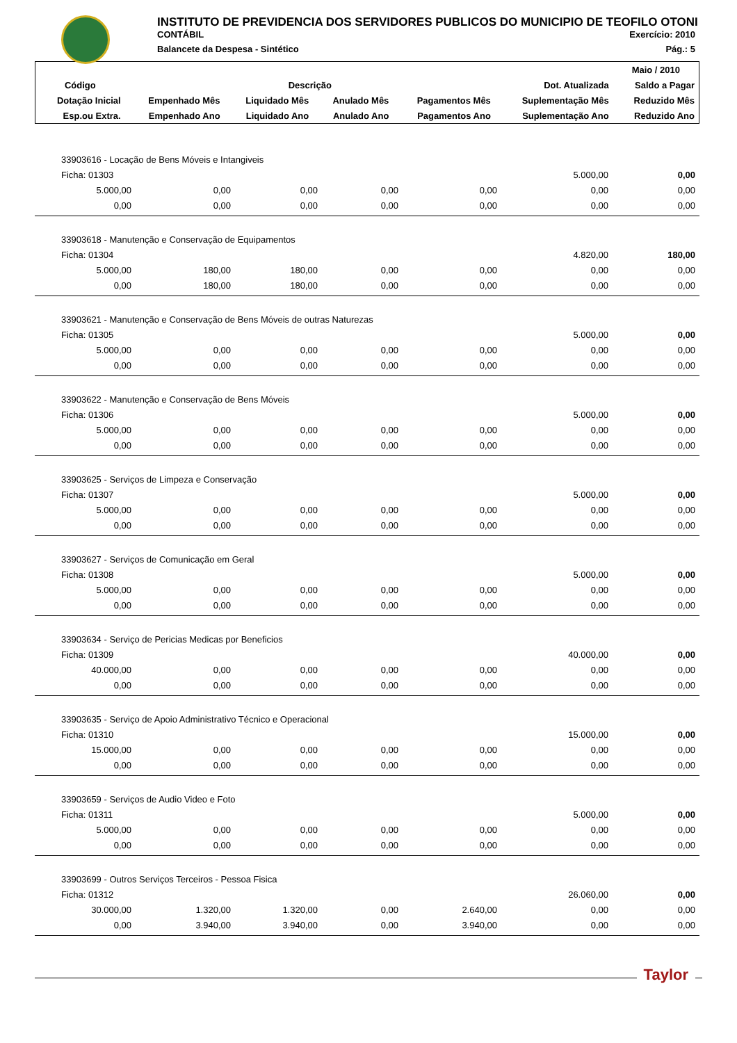INSTITUTO DE PREVIDENCIA DOS SERVIDORES PUBLICOS DO MUNICIPIO DE TEOFILO OTONI
CONTÁBIL Exercício: 2010
Balancete da Despesa - Sintético Pág.: 5
| | | | | | | Maio / 2010 |
| --- | --- | --- | --- | --- | --- | --- |
| Código | Descrição | | | | Dot. Atualizada | Saldo a Pagar |
| Dotação Inicial | Empenhado Mês | Liquidado Mês | Anulado Mês | Pagamentos Mês | Suplementação Mês | Reduzido Mês |
| Esp.ou Extra. | Empenhado Ano | Liquidado Ano | Anulado Ano | Pagamentos Ano | Suplementação Ano | Reduzido Ano |
| 33903616 - Locação de Bens Móveis e Intangiveis | | | | | | |
| Ficha: 01303 | | | | | 5.000,00 | 0,00 |
| 5.000,00 | 0,00 | 0,00 | 0,00 | 0,00 | 0,00 | 0,00 |
| 0,00 | 0,00 | 0,00 | 0,00 | 0,00 | 0,00 | 0,00 |
| 33903618 - Manutenção e Conservação de Equipamentos | | | | | | |
| Ficha: 01304 | | | | | 4.820,00 | 180,00 |
| 5.000,00 | 180,00 | 180,00 | 0,00 | 0,00 | 0,00 | 0,00 |
| 0,00 | 180,00 | 180,00 | 0,00 | 0,00 | 0,00 | 0,00 |
| 33903621 - Manutenção e Conservação de Bens Móveis de outras Naturezas | | | | | | |
| Ficha: 01305 | | | | | 5.000,00 | 0,00 |
| 5.000,00 | 0,00 | 0,00 | 0,00 | 0,00 | 0,00 | 0,00 |
| 0,00 | 0,00 | 0,00 | 0,00 | 0,00 | 0,00 | 0,00 |
| 33903622 - Manutenção e Conservação de Bens Móveis | | | | | | |
| Ficha: 01306 | | | | | 5.000,00 | 0,00 |
| 5.000,00 | 0,00 | 0,00 | 0,00 | 0,00 | 0,00 | 0,00 |
| 0,00 | 0,00 | 0,00 | 0,00 | 0,00 | 0,00 | 0,00 |
| 33903625 - Serviços de Limpeza e Conservação | | | | | | |
| Ficha: 01307 | | | | | 5.000,00 | 0,00 |
| 5.000,00 | 0,00 | 0,00 | 0,00 | 0,00 | 0,00 | 0,00 |
| 0,00 | 0,00 | 0,00 | 0,00 | 0,00 | 0,00 | 0,00 |
| 33903627 - Serviços de Comunicação em Geral | | | | | | |
| Ficha: 01308 | | | | | 5.000,00 | 0,00 |
| 5.000,00 | 0,00 | 0,00 | 0,00 | 0,00 | 0,00 | 0,00 |
| 0,00 | 0,00 | 0,00 | 0,00 | 0,00 | 0,00 | 0,00 |
| 33903634 - Serviço de Pericias Medicas por Beneficios | | | | | | |
| Ficha: 01309 | | | | | 40.000,00 | 0,00 |
| 40.000,00 | 0,00 | 0,00 | 0,00 | 0,00 | 0,00 | 0,00 |
| 0,00 | 0,00 | 0,00 | 0,00 | 0,00 | 0,00 | 0,00 |
| 33903635 - Serviço de Apoio Administrativo Técnico e Operacional | | | | | | |
| Ficha: 01310 | | | | | 15.000,00 | 0,00 |
| 15.000,00 | 0,00 | 0,00 | 0,00 | 0,00 | 0,00 | 0,00 |
| 0,00 | 0,00 | 0,00 | 0,00 | 0,00 | 0,00 | 0,00 |
| 33903659 - Serviços de Audio Video e Foto | | | | | | |
| Ficha: 01311 | | | | | 5.000,00 | 0,00 |
| 5.000,00 | 0,00 | 0,00 | 0,00 | 0,00 | 0,00 | 0,00 |
| 0,00 | 0,00 | 0,00 | 0,00 | 0,00 | 0,00 | 0,00 |
| 33903699 - Outros Serviços Terceiros - Pessoa Fisica | | | | | | |
| Ficha: 01312 | | | | | 26.060,00 | 0,00 |
| 30.000,00 | 1.320,00 | 1.320,00 | 0,00 | 2.640,00 | 0,00 | 0,00 |
| 0,00 | 3.940,00 | 3.940,00 | 0,00 | 3.940,00 | 0,00 | 0,00 |
Taylor